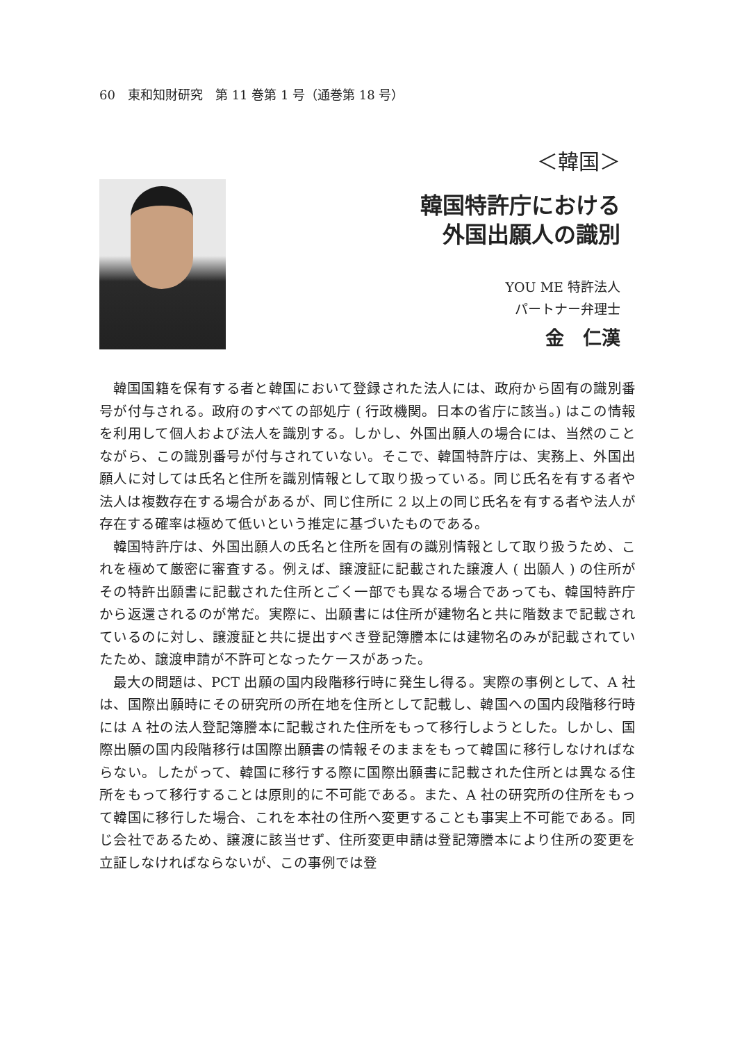60　東和知財研究　第 11 巻第 1 号（通巻第 18 号）
＜韓国＞
韓国特許庁における
外国出願人の識別
YOU ME 特許法人
パートナー弁理士
金　仁漢
韓国国籍を保有する者と韓国において登録された法人には、政府から固有の識別番号が付与される。政府のすべての部処庁 ( 行政機関。日本の省庁に該当。) はこの情報を利用して個人および法人を識別する。しかし、外国出願人の場合には、当然のことながら、この識別番号が付与されていない。そこで、韓国特許庁は、実務上、外国出願人に対しては氏名と住所を識別情報として取り扱っている。同じ氏名を有する者や法人は複数存在する場合があるが、同じ住所に 2 以上の同じ氏名を有する者や法人が存在する確率は極めて低いという推定に基づいたものである。
韓国特許庁は、外国出願人の氏名と住所を固有の識別情報として取り扱うため、これを極めて厳密に審査する。例えば、譲渡証に記載された譲渡人 ( 出願人 ) の住所がその特許出願書に記載された住所とごく一部でも異なる場合であっても、韓国特許庁から返還されるのが常だ。実際に、出願書には住所が建物名と共に階数まで記載されているのに対し、譲渡証と共に提出すべき登記簿謄本には建物名のみが記載されていたため、譲渡申請が不許可となったケースがあった。
最大の問題は、PCT 出願の国内段階移行時に発生し得る。実際の事例として、A 社は、国際出願時にその研究所の所在地を住所として記載し、韓国への国内段階移行時には A 社の法人登記簿謄本に記載された住所をもって移行しようとした。しかし、国際出願の国内段階移行は国際出願書の情報そのままをもって韓国に移行しなければならない。したがって、韓国に移行する際に国際出願書に記載された住所とは異なる住所をもって移行することは原則的に不可能である。また、A 社の研究所の住所をもって韓国に移行した場合、これを本社の住所へ変更することも事実上不可能である。同じ会社であるため、譲渡に該当せず、住所変更申請は登記簿謄本により住所の変更を立証しなければならないが、この事例では登